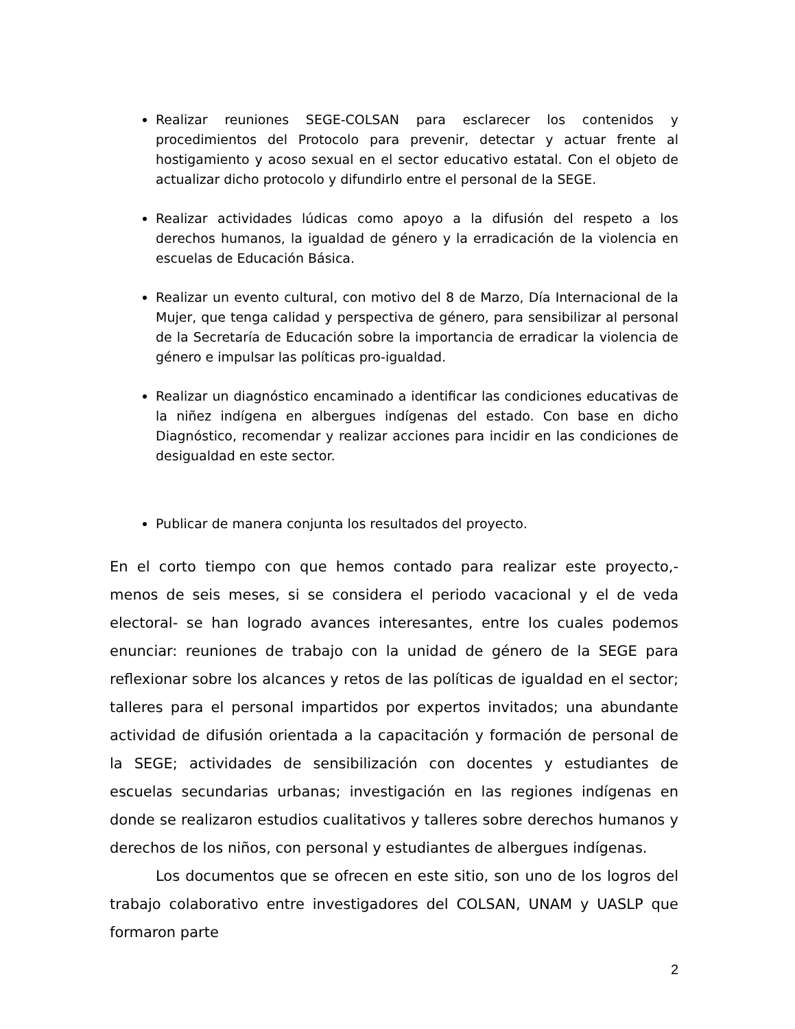Realizar reuniones SEGE-COLSAN para esclarecer los contenidos y procedimientos del Protocolo para prevenir, detectar y actuar frente al hostigamiento y acoso sexual en el sector educativo estatal. Con el objeto de actualizar dicho protocolo y difundirlo entre el personal de la SEGE.
Realizar actividades lúdicas como apoyo a la difusión del respeto a los derechos humanos, la igualdad de género y la erradicación de la violencia en escuelas de Educación Básica.
Realizar un evento cultural, con motivo del 8 de Marzo, Día Internacional de la Mujer, que tenga calidad y perspectiva de género, para sensibilizar al personal de la Secretaría de Educación sobre la importancia de erradicar la violencia de género e impulsar las políticas pro-igualdad.
Realizar un diagnóstico encaminado a identificar las condiciones educativas de la niñez indígena en albergues indígenas del estado. Con base en dicho Diagnóstico, recomendar y realizar acciones para incidir en las condiciones de desigualdad en este sector.
Publicar de manera conjunta los resultados del proyecto.
En el corto tiempo con que hemos contado para realizar este proyecto,- menos de seis meses, si se considera el periodo vacacional y el de veda electoral- se han logrado avances interesantes, entre los cuales podemos enunciar: reuniones de trabajo con la unidad de género de la SEGE para reflexionar sobre los alcances y retos de las políticas de igualdad en el sector; talleres para el personal impartidos por expertos invitados; una abundante actividad de difusión orientada a la capacitación y formación de personal de la SEGE; actividades de sensibilización con docentes y estudiantes de escuelas secundarias urbanas; investigación en las regiones indígenas en donde se realizaron estudios cualitativos y talleres sobre derechos humanos y derechos de los niños, con personal y estudiantes de albergues indígenas.
Los documentos que se ofrecen en este sitio, son uno de los logros del trabajo colaborativo entre investigadores del COLSAN, UNAM y UASLP que formaron parte
2